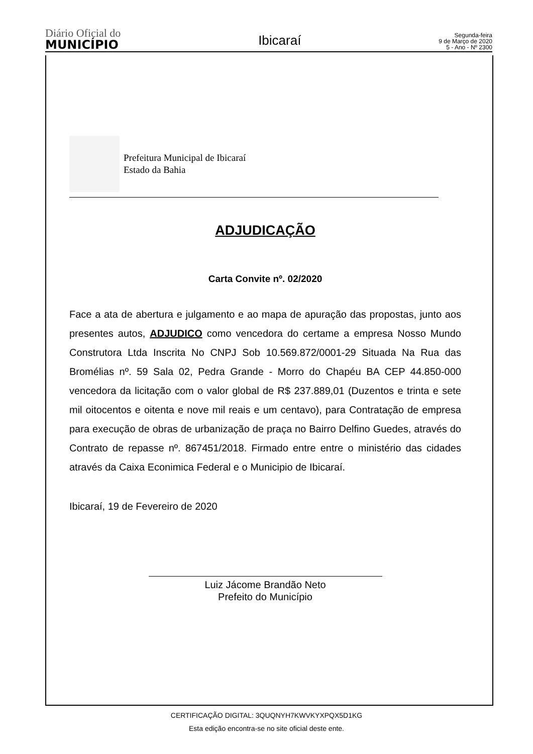Diário Oficial do
MUNICÍPIO
Ibicaraí
Segunda-feira
9 de Março de 2020
5 - Ano - Nº 2300
Prefeitura Municipal de Ibicaraí
Estado da Bahia
ADJUDICAÇÃO
Carta Convite nº. 02/2020
Face a ata de abertura e julgamento e ao mapa de apuração das propostas, junto aos presentes autos, ADJUDICO como vencedora do certame a empresa Nosso Mundo Construtora Ltda Inscrita No CNPJ Sob 10.569.872/0001-29 Situada Na Rua das Bromélias nº. 59 Sala 02, Pedra Grande - Morro do Chapéu BA CEP 44.850-000 vencedora da licitação com o valor global de R$ 237.889,01 (Duzentos e trinta e sete mil oitocentos e oitenta e nove mil reais e um centavo), para Contratação de empresa para execução de obras de urbanização de praça no Bairro Delfino Guedes, através do Contrato de repasse nº. 867451/2018. Firmado entre entre o ministério das cidades através da Caixa Econimica Federal e o Municipio de Ibicaraí.
Ibicaraí, 19 de Fevereiro de 2020
Luiz Jácome Brandão Neto
Prefeito do Município
CERTIFICAÇÃO DIGITAL: 3QUQNYH7KWVKYXPQX5D1KG
Esta edição encontra-se no site oficial deste ente.